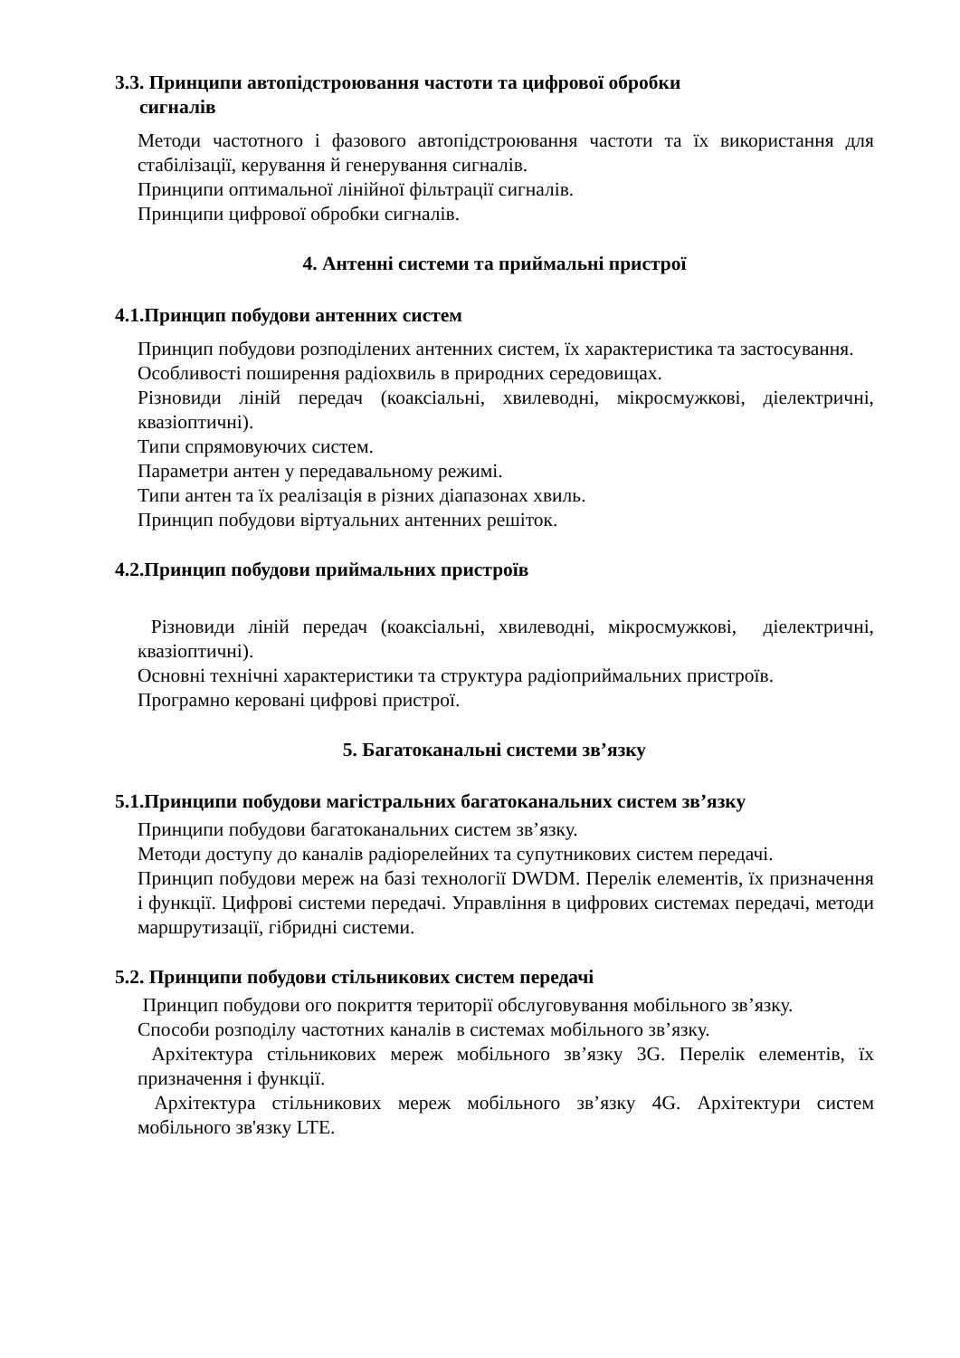3.3. Принципи автопідстроювання частоти та цифрової обробки
сигналів
Методи частотного і фазового автопідстроювання частоти та їх використання для стабілізації, керування й генерування сигналів.
Принципи оптимальної лінійної фільтрації сигналів.
Принципи цифрової обробки сигналів.
4. Антенні системи та приймальні пристрої
4.1.Принцип побудови антенних систем
Принцип побудови розподілених антенних систем, їх характеристика та застосування.
Особливості поширення радіохвиль в природних середовищах.
Різновиди ліній передач (коаксіальні, хвилеводні, мікросмужкові, діелектричні, квазіоптичні).
Типи спрямовуючих систем.
Параметри антен у передавальному режимі.
Типи антен та їх реалізація в різних діапазонах хвиль.
Принцип побудови віртуальних антенних решіток.
4.2.Принцип побудови приймальних пристроїв
Різновиди ліній передач (коаксіальні, хвилеводні, мікросмужкові, діелектричні, квазіоптичні).
Основні технічні характеристики та структура радіоприймальних пристроїв.
Програмно керовані цифрові пристрої.
5. Багатоканальні системи зв’язку
5.1.Принципи побудови магістральних багатоканальних систем зв’язку
Принципи побудови багатоканальних систем зв’язку.
Методи доступу до каналів радіорелейних та супутникових систем передачі.
Принцип побудови мереж на базі технології DWDM. Перелік елементів, їх призначення і функції. Цифрові системи передачі. Управління в цифрових системах передачі, методи маршрутизації, гібридні системи.
5.2. Принципи побудови стільникових систем передачі
Принцип побудови ого покриття території обслуговування мобільного зв’язку.
Способи розподілу частотних каналів в системах мобільного зв’язку.
Архітектура стільникових мереж мобільного зв’язку 3G. Перелік елементів, їх призначення і функції.
Архітектура стільникових мереж мобільного зв’язку 4G. Архітектури систем мобільного зв'язку LTE.